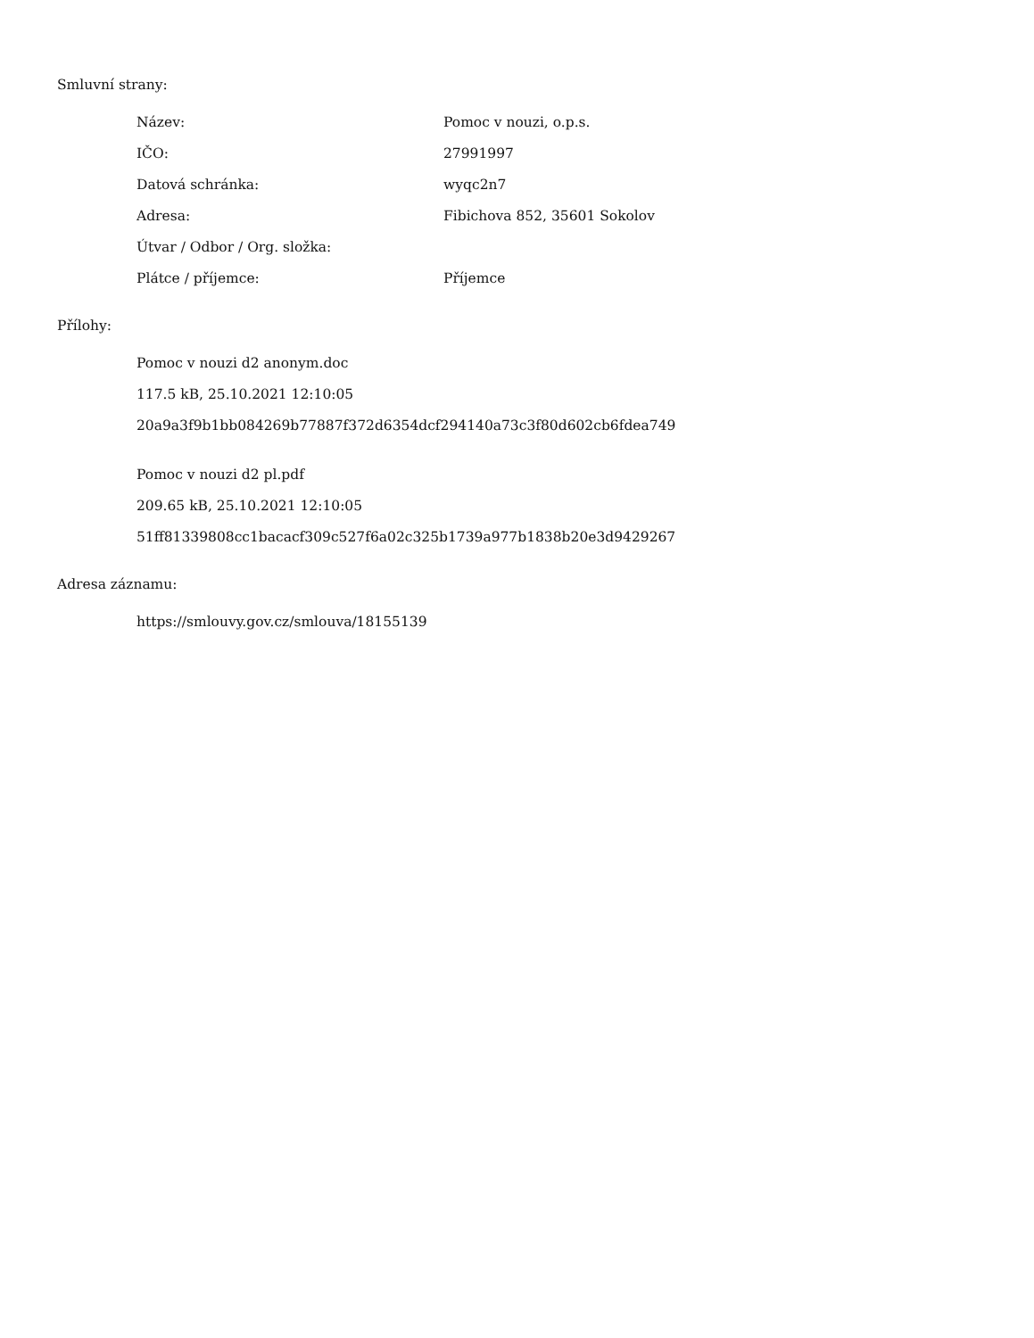Smluvní strany:
| Název: | Pomoc v nouzi, o.p.s. |
| IČO: | 27991997 |
| Datová schránka: | wyqc2n7 |
| Adresa: | Fibichova 852, 35601 Sokolov |
| Útvar / Odbor / Org. složka: | |
| Plátce / příjemce: | Příjemce |
Přílohy:
Pomoc v nouzi d2 anonym.doc
117.5 kB, 25.10.2021 12:10:05
20a9a3f9b1bb084269b77887f372d6354dcf294140a73c3f80d602cb6fdea749
Pomoc v nouzi d2 pl.pdf
209.65 kB, 25.10.2021 12:10:05
51ff81339808cc1bacacf309c527f6a02c325b1739a977b1838b20e3d9429267
Adresa záznamu:
https://smlouvy.gov.cz/smlouva/18155139